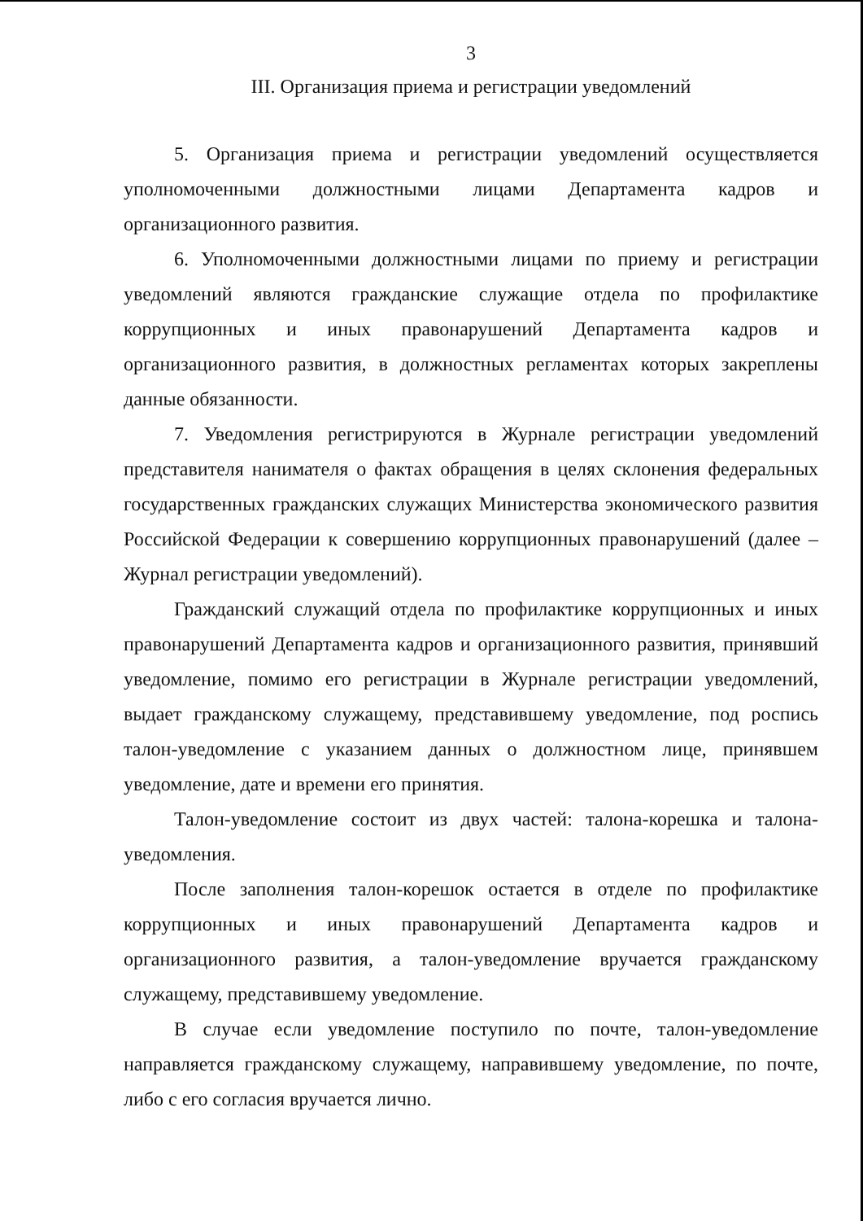3
III. Организация приема и регистрации уведомлений
5. Организация приема и регистрации уведомлений осуществляется уполномоченными должностными лицами Департамента кадров и организационного развития.
6. Уполномоченными должностными лицами по приему и регистрации уведомлений являются гражданские служащие отдела по профилактике коррупционных и иных правонарушений Департамента кадров и организационного развития, в должностных регламентах которых закреплены данные обязанности.
7. Уведомления регистрируются в Журнале регистрации уведомлений представителя нанимателя о фактах обращения в целях склонения федеральных государственных гражданских служащих Министерства экономического развития Российской Федерации к совершению коррупционных правонарушений (далее – Журнал регистрации уведомлений).
Гражданский служащий отдела по профилактике коррупционных и иных правонарушений Департамента кадров и организационного развития, принявший уведомление, помимо его регистрации в Журнале регистрации уведомлений, выдает гражданскому служащему, представившему уведомление, под роспись талон-уведомление с указанием данных о должностном лице, принявшем уведомление, дате и времени его принятия.
Талон-уведомление состоит из двух частей: талона-корешка и талона-уведомления.
После заполнения талон-корешок остается в отделе по профилактике коррупционных и иных правонарушений Департамента кадров и организационного развития, а талон-уведомление вручается гражданскому служащему, представившему уведомление.
В случае если уведомление поступило по почте, талон-уведомление направляется гражданскому служащему, направившему уведомление, по почте, либо с его согласия вручается лично.